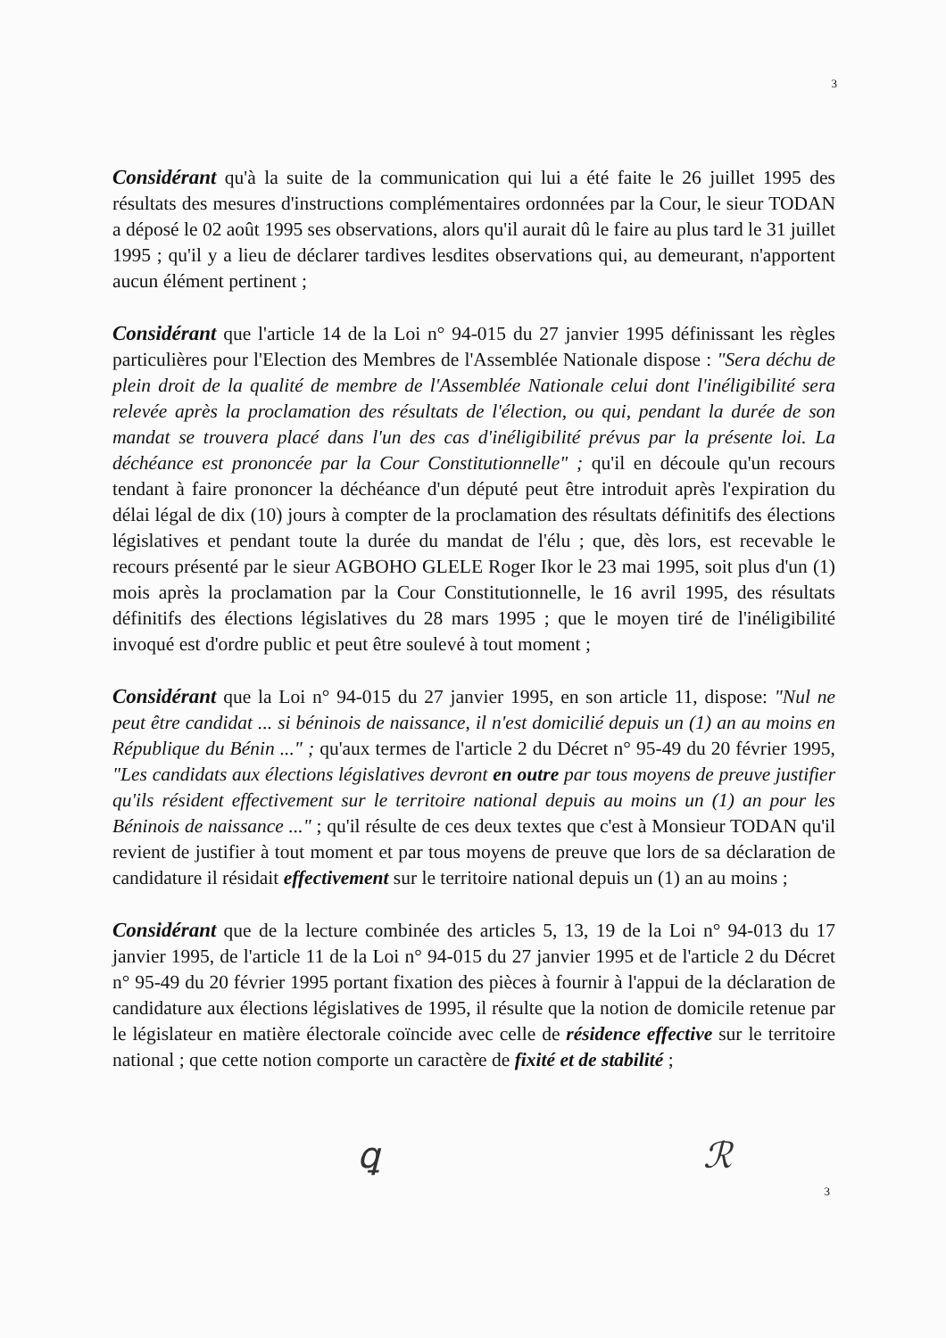3
Considérant qu'à la suite de la communication qui lui a été faite le 26 juillet 1995 des résultats des mesures d'instructions complémentaires ordonnées par la Cour, le sieur TODAN a déposé le 02 août 1995 ses observations, alors qu'il aurait dû le faire au plus tard le 31 juillet 1995 ; qu'il y a lieu de déclarer tardives lesdites observations qui, au demeurant, n'apportent aucun élément pertinent ;
Considérant que l'article 14 de la Loi n° 94-015 du 27 janvier 1995 définissant les règles particulières pour l'Election des Membres de l'Assemblée Nationale dispose : "Sera déchu de plein droit de la qualité de membre de l'Assemblée Nationale celui dont l'inéligibilité sera relevée après la proclamation des résultats de l'élection, ou qui, pendant la durée de son mandat se trouvera placé dans l'un des cas d'inéligibilité prévus par la présente loi. La déchéance est prononcée par la Cour Constitutionnelle" ; qu'il en découle qu'un recours tendant à faire prononcer la déchéance d'un député peut être introduit après l'expiration du délai légal de dix (10) jours à compter de la proclamation des résultats définitifs des élections législatives et pendant toute la durée du mandat de l'élu ; que, dès lors, est recevable le recours présenté par le sieur AGBOHO GLELE Roger Ikor le 23 mai 1995, soit plus d'un (1) mois après la proclamation par la Cour Constitutionnelle, le 16 avril 1995, des résultats définitifs des élections législatives du 28 mars 1995 ; que le moyen tiré de l'inéligibilité invoqué est d'ordre public et peut être soulevé à tout moment ;
Considérant que la Loi n° 94-015 du 27 janvier 1995, en son article 11, dispose: "Nul ne peut être candidat ... si béninois de naissance, il n'est domicilié depuis un (1) an au moins en République du Bénin ..." ; qu'aux termes de l'article 2 du Décret n° 95-49 du 20 février 1995, "Les candidats aux élections législatives devront en outre par tous moyens de preuve justifier qu'ils résident effectivement sur le territoire national depuis au moins un (1) an pour les Béninois de naissance ..." ; qu'il résulte de ces deux textes que c'est à Monsieur TODAN qu'il revient de justifier à tout moment et par tous moyens de preuve que lors de sa déclaration de candidature il résidait effectivement sur le territoire national depuis un (1) an au moins ;
Considérant que de la lecture combinée des articles 5, 13, 19 de la Loi n° 94-013 du 17 janvier 1995, de l'article 11 de la Loi n° 94-015 du 27 janvier 1995 et de l'article 2 du Décret n° 95-49 du 20 février 1995 portant fixation des pièces à fournir à l'appui de la déclaration de candidature aux élections législatives de 1995, il résulte que la notion de domicile retenue par le législateur en matière électorale coïncide avec celle de résidence effective sur le territoire national ; que cette notion comporte un caractère de fixité et de stabilité ;
ꝗ ℛ
3